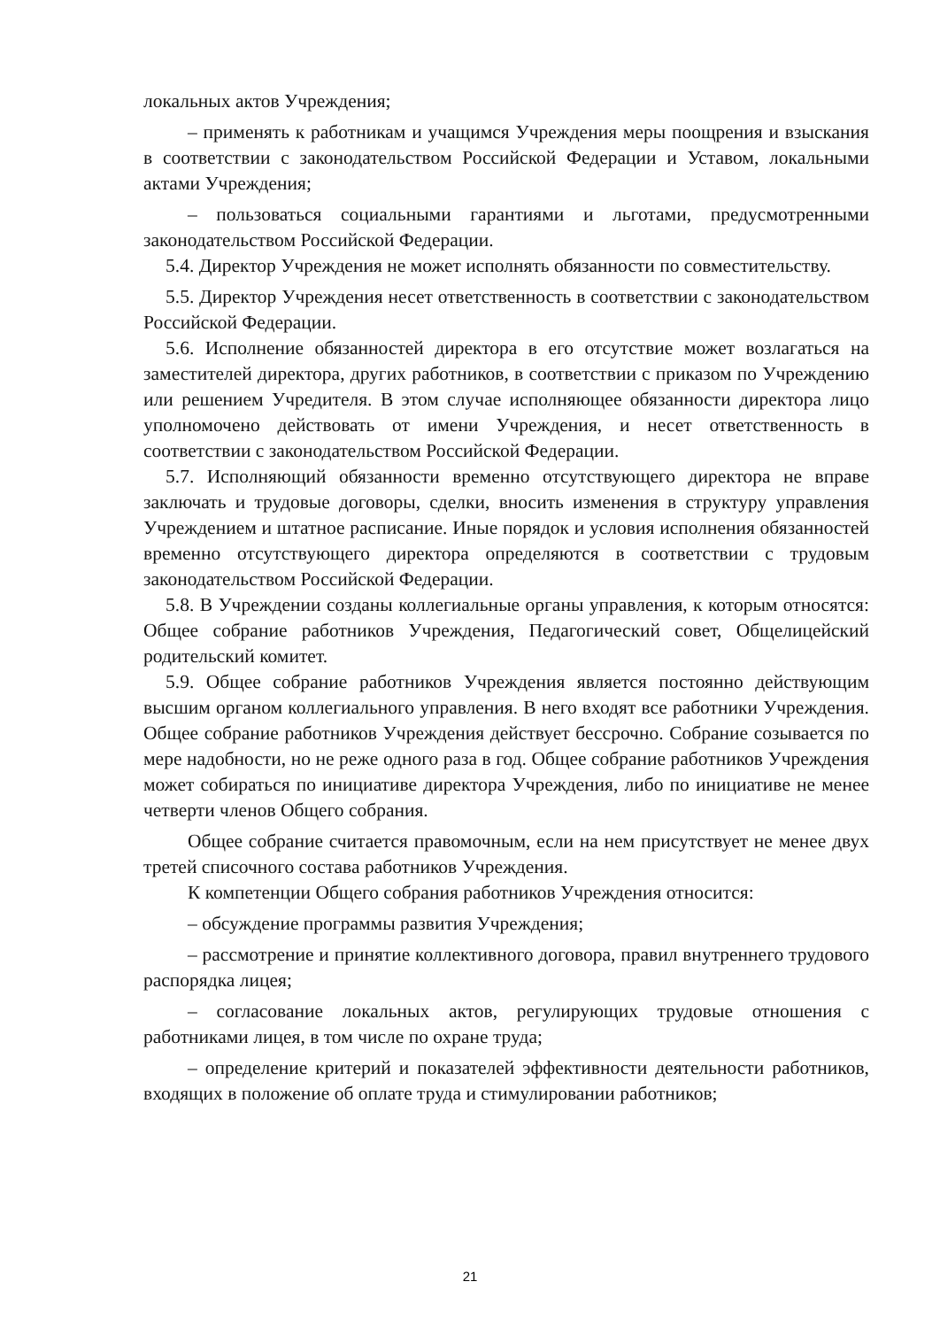локальных актов Учреждения;
– применять к работникам и учащимся Учреждения меры поощрения и взыскания в соответствии с законодательством Российской Федерации и Уставом, локальными актами Учреждения;
– пользоваться социальными гарантиями и льготами, предусмотренными законодательством Российской Федерации.
5.4. Директор Учреждения не может исполнять обязанности по совместительству.
5.5. Директор Учреждения несет ответственность в соответствии с законодательством Российской Федерации.
5.6. Исполнение обязанностей директора в его отсутствие может возлагаться на заместителей директора, других работников, в соответствии с приказом по Учреждению или решением Учредителя. В этом случае исполняющее обязанности директора лицо уполномочено действовать от имени Учреждения, и несет ответственность в соответствии с законодательством Российской Федерации.
5.7. Исполняющий обязанности временно отсутствующего директора не вправе заключать и трудовые договоры, сделки, вносить изменения в структуру управления Учреждением и штатное расписание. Иные порядок и условия исполнения обязанностей временно отсутствующего директора определяются в соответствии с трудовым законодательством Российской Федерации.
5.8. В Учреждении созданы коллегиальные органы управления, к которым относятся: Общее собрание работников Учреждения, Педагогический совет, Общелицейский родительский комитет.
5.9. Общее собрание работников Учреждения является постоянно действующим высшим органом коллегиального управления. В него входят все работники Учреждения. Общее собрание работников Учреждения действует бессрочно. Собрание созывается по мере надобности, но не реже одного раза в год. Общее собрание работников Учреждения может собираться по инициативе директора Учреждения, либо по инициативе не менее четверти членов Общего собрания.
Общее собрание считается правомочным, если на нем присутствует не менее двух третей списочного состава работников Учреждения.
К компетенции Общего собрания работников Учреждения относится:
– обсуждение программы развития Учреждения;
– рассмотрение и принятие коллективного договора, правил внутреннего трудового распорядка лицея;
– согласование локальных актов, регулирующих трудовые отношения с работниками лицея, в том числе по охране труда;
– определение критерий и показателей эффективности деятельности работников, входящих в положение об оплате труда и стимулировании работников;
21